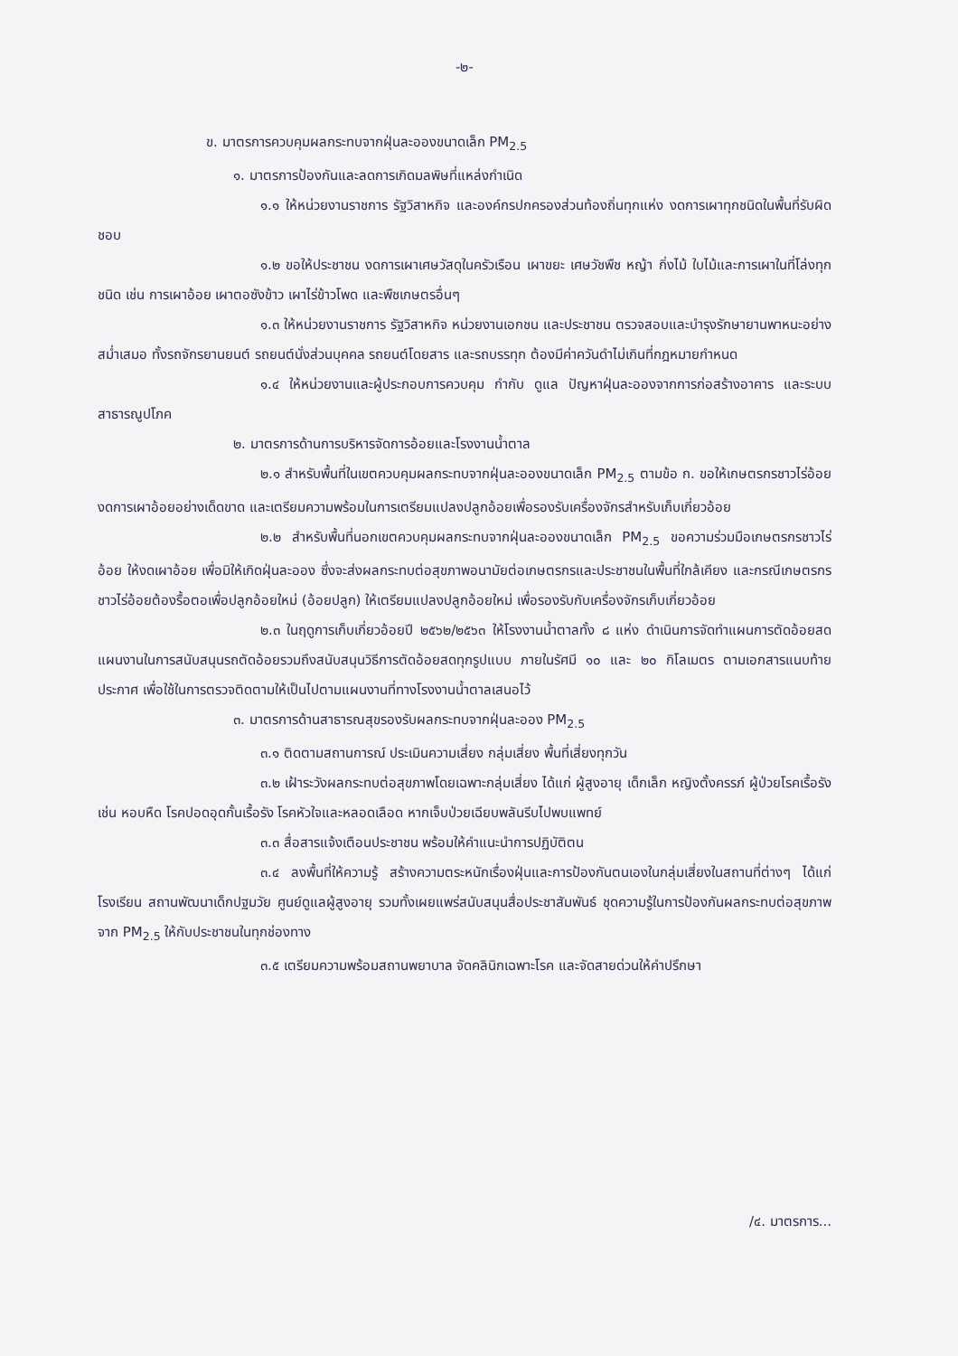-๒-
ข. มาตรการควบคุมผลกระทบจากฝุ่นละอองขนาดเล็ก PM<sub>2.5</sub>
๑. มาตรการป้องกันและลดการเกิดมลพิษที่แหล่งกำเนิด
๑.๑ ให้หน่วยงานราชการ รัฐวิสาหกิจ และองค์กรปกครองส่วนท้องถิ่นทุกแห่ง งดการเผาทุกชนิดในพื้นที่รับผิดชอบ
๑.๒ ขอให้ประชาชน งดการเผาเศษวัสดุในครัวเรือน เผาขยะ เศษวัชพืช หญ้า กิ่งไม้ ใบไม้และการเผาในที่โล่งทุกชนิด เช่น การเผาอ้อย เผาตอซังข้าว เผาไร่ข้าวโพด และพืชเกษตรอื่นๆ
๑.๓ ให้หน่วยงานราชการ รัฐวิสาหกิจ หน่วยงานเอกชน และประชาชน ตรวจสอบและบำรุงรักษายานพาหนะอย่างสม่ำเสมอ ทั้งรถจักรยานยนต์ รถยนต์นั่งส่วนบุคคล รถยนต์โดยสาร และรถบรรทุก ต้องมีค่าควันดำไม่เกินที่กฎหมายกำหนด
๑.๔ ให้หน่วยงานและผู้ประกอบการควบคุม กำกับ ดูแล ปัญหาฝุ่นละอองจากการก่อสร้างอาคาร และระบบสาธารณูปโภค
๒. มาตรการด้านการบริหารจัดการอ้อยและโรงงานน้ำตาล
๒.๑ สำหรับพื้นที่ในเขตควบคุมผลกระทบจากฝุ่นละอองขนาดเล็ก PM<sub>2.5</sub> ตามข้อ ก. ขอให้เกษตรกรชาวไร่อ้อย งดการเผาอ้อยอย่างเด็ดขาด และเตรียมความพร้อมในการเตรียมแปลงปลูกอ้อยเพื่อรองรับเครื่องจักรสำหรับเก็บเกี่ยวอ้อย
๒.๒ สำหรับพื้นที่นอกเขตควบคุมผลกระทบจากฝุ่นละอองขนาดเล็ก PM<sub>2.5</sub> ขอความร่วมมือเกษตรกรชาวไร่อ้อย ให้งดเผาอ้อย เพื่อมิให้เกิดฝุ่นละออง ซึ่งจะส่งผลกระทบต่อสุขภาพอนามัยต่อเกษตรกรและประชาชนในพื้นที่ใกล้เคียง และกรณีเกษตรกรชาวไร่อ้อยต้องรื้อตอเพื่อปลูกอ้อยใหม่ (อ้อยปลูก) ให้เตรียมแปลงปลูกอ้อยใหม่ เพื่อรองรับกับเครื่องจักรเก็บเกี่ยวอ้อย
๒.๓ ในฤดูการเก็บเกี่ยวอ้อยปี ๒๕๖๒/๒๕๖๓ ให้โรงงานน้ำตาลทั้ง ๘ แห่ง ดำเนินการจัดทำแผนการตัดอ้อยสด แผนงานในการสนับสนุนรถตัดอ้อยรวมถึงสนับสนุนวิธีการตัดอ้อยสดทุกรูปแบบ ภายในรัศมี ๑๐ และ ๒๐ กิโลเมตร ตามเอกสารแนบท้ายประกาศ เพื่อใช้ในการตรวจติดตามให้เป็นไปตามแผนงานที่ทางโรงงานน้ำตาลเสนอไว้
๓. มาตรการด้านสาธารณสุขรองรับผลกระทบจากฝุ่นละออง PM<sub>2.5</sub>
๓.๑ ติดตามสถานการณ์ ประเมินความเสี่ยง กลุ่มเสี่ยง พื้นที่เสี่ยงทุกวัน
๓.๒ เฝ้าระวังผลกระทบต่อสุขภาพโดยเฉพาะกลุ่มเสี่ยง ได้แก่ ผู้สูงอายุ เด็กเล็ก หญิงตั้งครรภ์ ผู้ป่วยโรคเรื้อรัง เช่น หอบหืด โรคปอดอุดกั้นเรื้อรัง โรคหัวใจและหลอดเลือด หากเจ็บป่วยเฉียบพลันรีบไปพบแพทย์
๓.๓ สื่อสารแจ้งเตือนประชาชน พร้อมให้คำแนะนำการปฏิบัติตน
๓.๔ ลงพื้นที่ให้ความรู้ สร้างความตระหนักเรื่องฝุ่นและการป้องกันตนเองในกลุ่มเสี่ยงในสถานที่ต่างๆ ได้แก่ โรงเรียน สถานพัฒนาเด็กปฐมวัย ศูนย์ดูแลผู้สูงอายุ รวมทั้งเผยแพร่สนับสนุนสื่อประชาสัมพันธ์ ชุดความรู้ในการป้องกันผลกระทบต่อสุขภาพจาก PM<sub>2.5</sub> ให้กับประชาชนในทุกช่องทาง
๓.๕ เตรียมความพร้อมสถานพยาบาล จัดคลินิกเฉพาะโรค และจัดสายด่วนให้คำปรึกษา
/๔. มาตรการ...